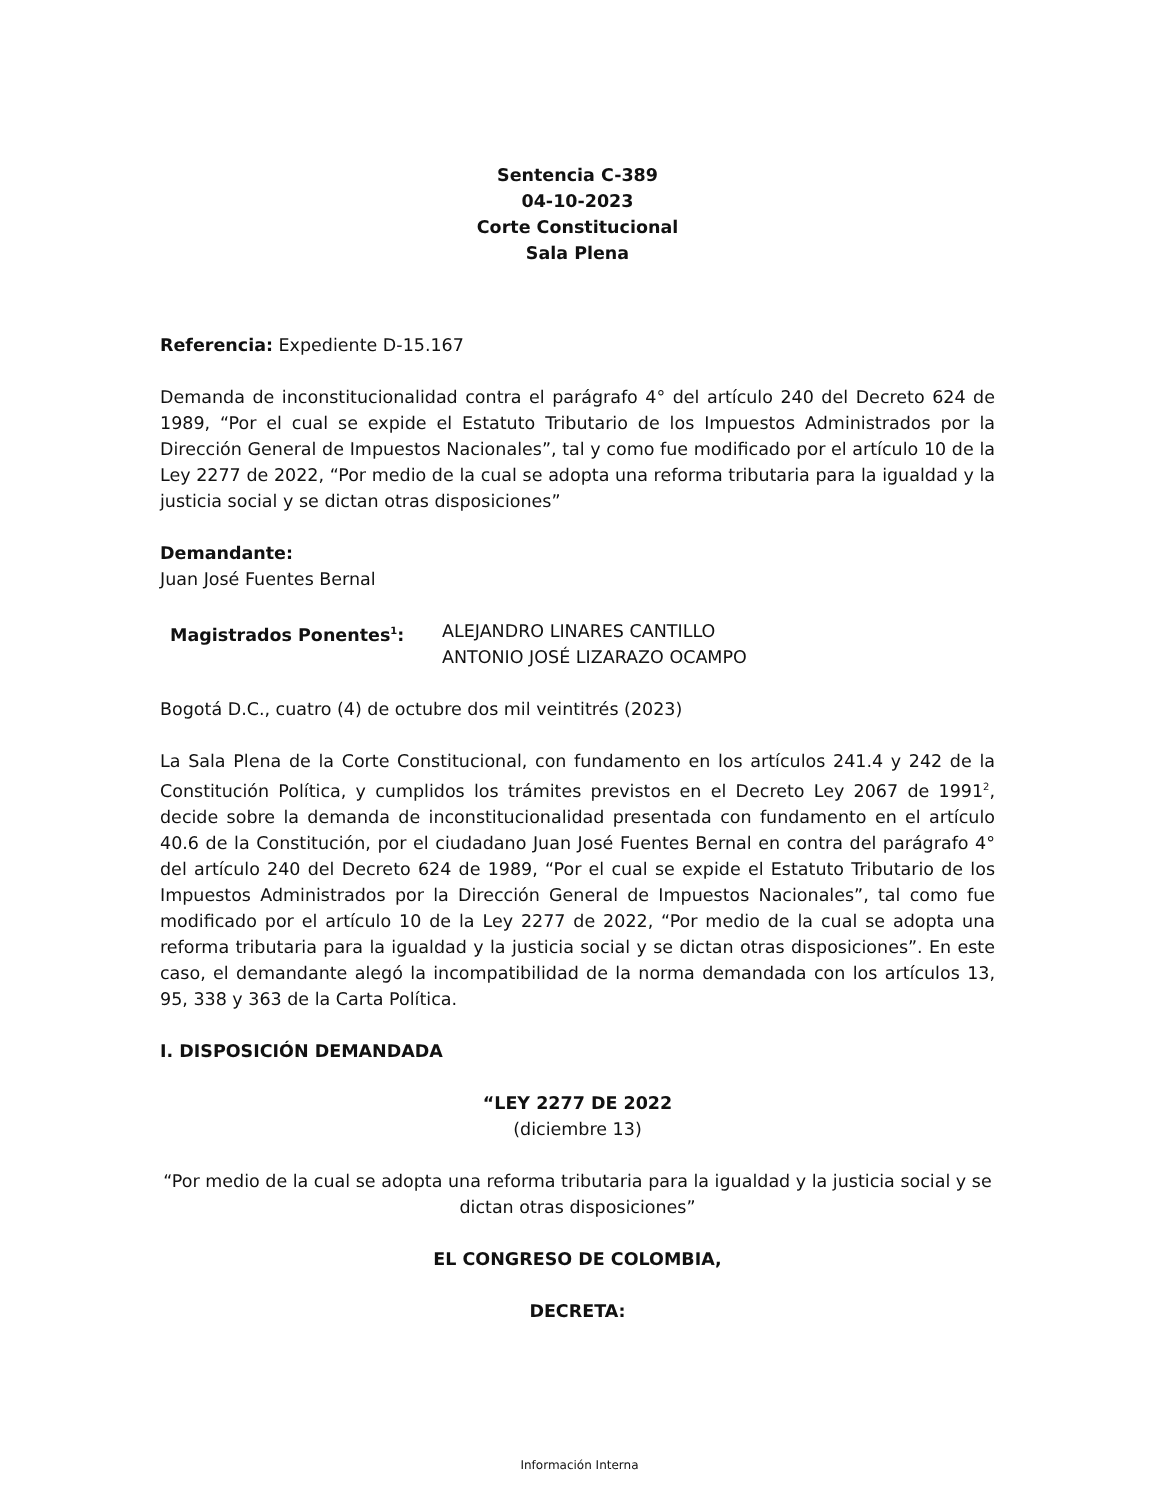Sentencia C-389
04-10-2023
Corte Constitucional
Sala Plena
Referencia: Expediente D-15.167
Demanda de inconstitucionalidad contra el parágrafo 4° del artículo 240 del Decreto 624 de 1989, “Por el cual se expide el Estatuto Tributario de los Impuestos Administrados por la Dirección General de Impuestos Nacionales”, tal y como fue modificado por el artículo 10 de la Ley 2277 de 2022, “Por medio de la cual se adopta una reforma tributaria para la igualdad y la justicia social y se dictan otras disposiciones”
Demandante:
Juan José Fuentes Bernal
Magistrados Ponentes<sup>1</sup>: ALEJANDRO LINARES CANTILLO
ANTONIO JOSÉ LIZARAZO OCAMPO
Bogotá D.C., cuatro (4) de octubre dos mil veintitrés (2023)
La Sala Plena de la Corte Constitucional, con fundamento en los artículos 241.4 y 242 de la Constitución Política, y cumplidos los trámites previstos en el Decreto Ley 2067 de 1991<sup>2</sup>, decide sobre la demanda de inconstitucionalidad presentada con fundamento en el artículo 40.6 de la Constitución, por el ciudadano Juan José Fuentes Bernal en contra del parágrafo 4° del artículo 240 del Decreto 624 de 1989, “Por el cual se expide el Estatuto Tributario de los Impuestos Administrados por la Dirección General de Impuestos Nacionales”, tal como fue modificado por el artículo 10 de la Ley 2277 de 2022, “Por medio de la cual se adopta una reforma tributaria para la igualdad y la justicia social y se dictan otras disposiciones”. En este caso, el demandante alegó la incompatibilidad de la norma demandada con los artículos 13, 95, 338 y 363 de la Carta Política.
I. DISPOSICIÓN DEMANDADA
“LEY 2277 DE 2022
(diciembre 13)
“Por medio de la cual se adopta una reforma tributaria para la igualdad y la justicia social y se dictan otras disposiciones”
EL CONGRESO DE COLOMBIA,
DECRETA:
Información Interna